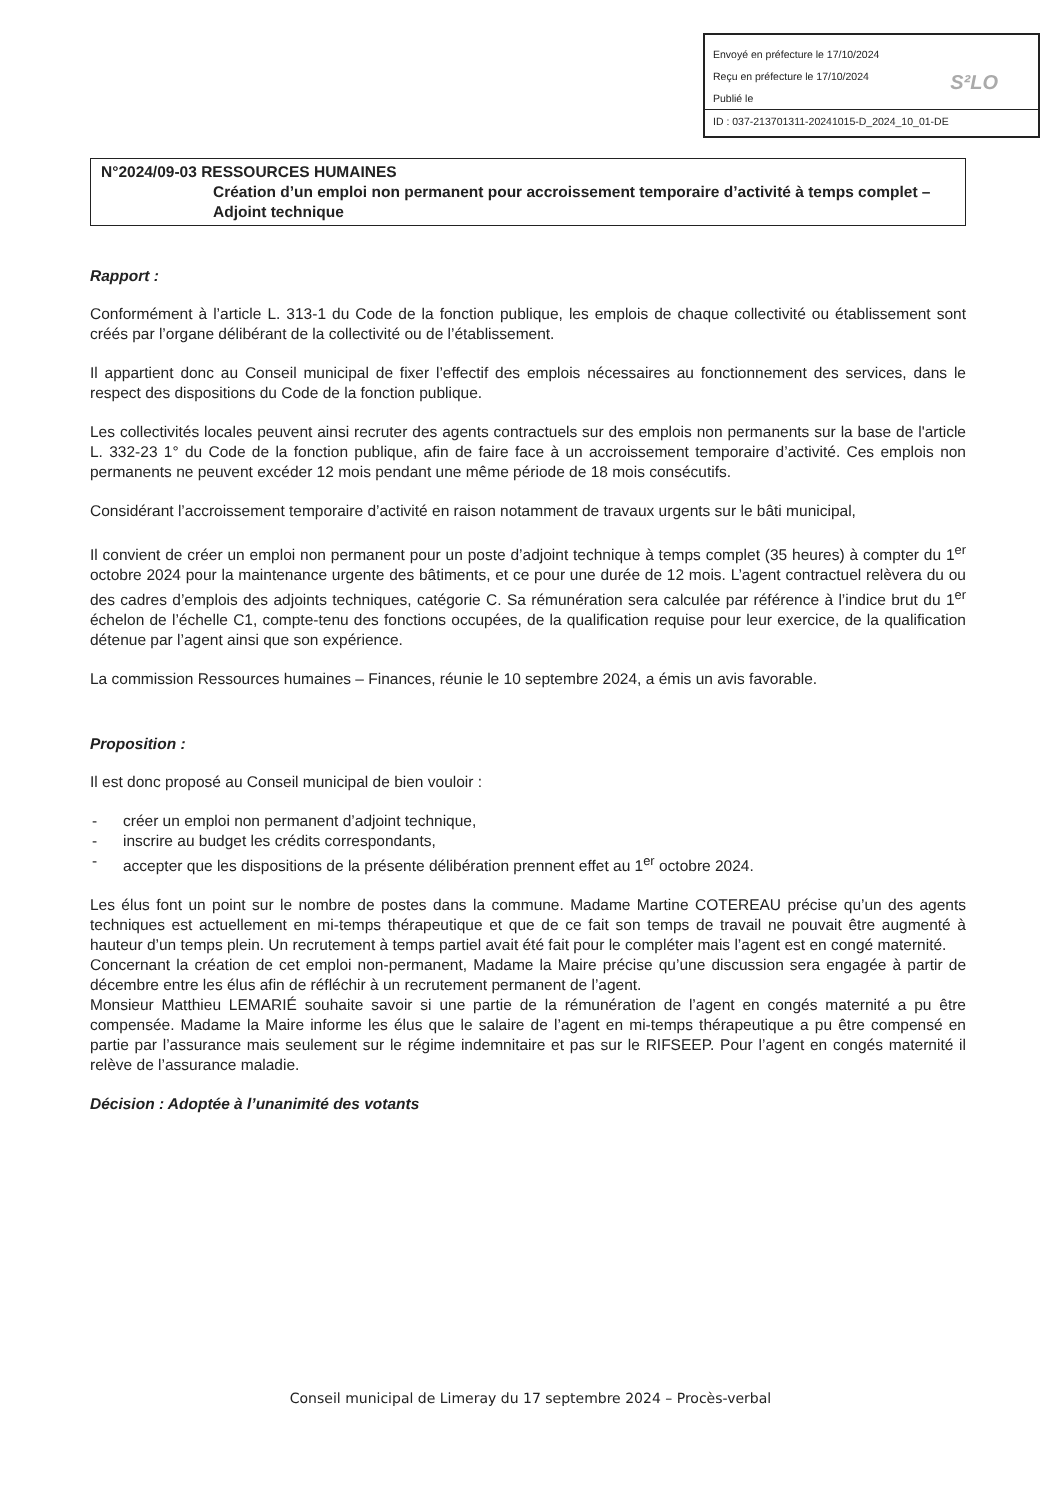Envoyé en préfecture le 17/10/2024
Reçu en préfecture le 17/10/2024
Publié le
ID : 037-213701311-20241015-D_2024_10_01-DE
S²LO
N°2024/09-03 RESSOURCES HUMAINES
Création d’un emploi non permanent pour accroissement temporaire d’activité à temps complet – Adjoint technique
Rapport :
Conformément à l’article L. 313-1 du Code de la fonction publique, les emplois de chaque collectivité ou établissement sont créés par l’organe délibérant de la collectivité ou de l’établissement.
Il appartient donc au Conseil municipal de fixer l’effectif des emplois nécessaires au fonctionnement des services, dans le respect des dispositions du Code de la fonction publique.
Les collectivités locales peuvent ainsi recruter des agents contractuels sur des emplois non permanents sur la base de l'article L. 332-23 1° du Code de la fonction publique, afin de faire face à un accroissement temporaire d’activité. Ces emplois non permanents ne peuvent excéder 12 mois pendant une même période de 18 mois consécutifs.
Considérant l’accroissement temporaire d’activité en raison notamment de travaux urgents sur le bâti municipal,
Il convient de créer un emploi non permanent pour un poste d’adjoint technique à temps complet (35 heures) à compter du 1<sup>er</sup> octobre 2024 pour la maintenance urgente des bâtiments, et ce pour une durée de 12 mois. L’agent contractuel relèvera du ou des cadres d’emplois des adjoints techniques, catégorie C. Sa rémunération sera calculée par référence à l’indice brut du 1<sup>er</sup> échelon de l’échelle C1, compte-tenu des fonctions occupées, de la qualification requise pour leur exercice, de la qualification détenue par l’agent ainsi que son expérience.
La commission Ressources humaines – Finances, réunie le 10 septembre 2024, a émis un avis favorable.
Proposition :
Il est donc proposé au Conseil municipal de bien vouloir :
- créer un emploi non permanent d’adjoint technique,
- inscrire au budget les crédits correspondants,
- accepter que les dispositions de la présente délibération prennent effet au 1<sup>er</sup> octobre 2024.
Les élus font un point sur le nombre de postes dans la commune. Madame Martine COTEREAU précise qu’un des agents techniques est actuellement en mi-temps thérapeutique et que de ce fait son temps de travail ne pouvait être augmenté à hauteur d’un temps plein. Un recrutement à temps partiel avait été fait pour le compléter mais l’agent est en congé maternité.
Concernant la création de cet emploi non-permanent, Madame la Maire précise qu’une discussion sera engagée à partir de décembre entre les élus afin de réfléchir à un recrutement permanent de l’agent.
Monsieur Matthieu LEMARIÉ souhaite savoir si une partie de la rémunération de l’agent en congés maternité a pu être compensée. Madame la Maire informe les élus que le salaire de l’agent en mi-temps thérapeutique a pu être compensé en partie par l’assurance mais seulement sur le régime indemnitaire et pas sur le RIFSEEP. Pour l’agent en congés maternité il relève de l’assurance maladie.
Décision : Adoptée à l’unanimité des votants
Conseil municipal de Limeray du 17 septembre 2024 – Procès-verbal